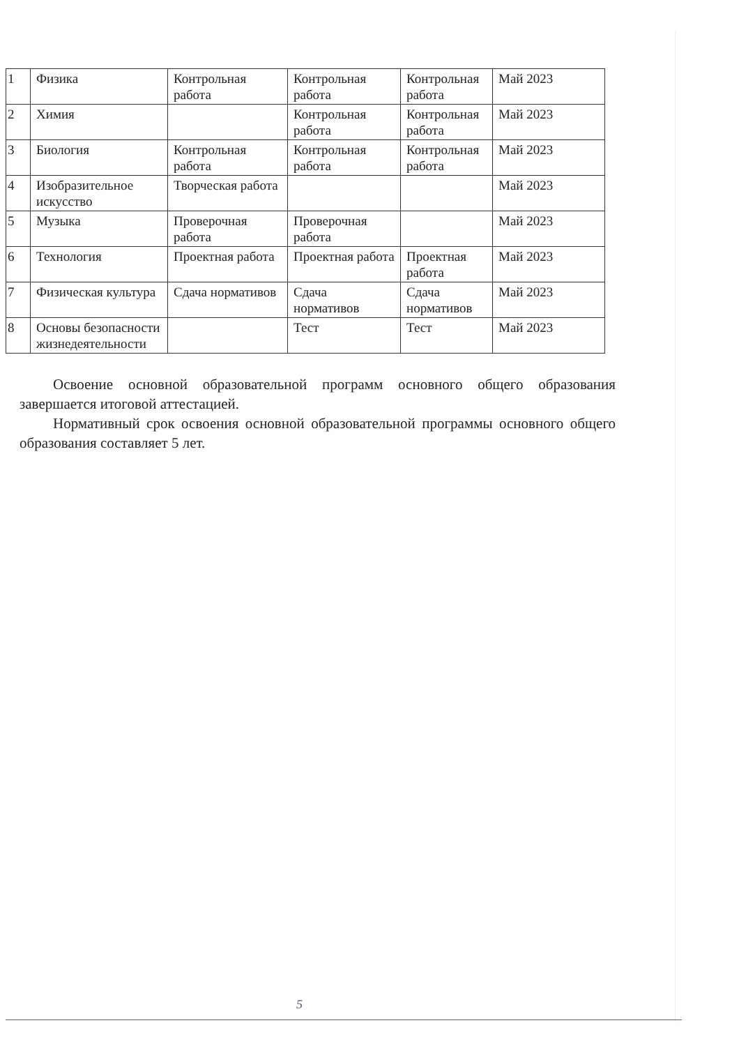| 1 | Физика | Контрольная работа | Контрольная работа | Контрольная работа | Май 2023 |
| 2 | Химия | | Контрольная работа | Контрольная работа | Май 2023 |
| 3 | Биология | Контрольная работа | Контрольная работа | Контрольная работа | Май 2023 |
| 4 | Изобразительное искусство | Творческая работа | | | Май 2023 |
| 5 | Музыка | Проверочная работа | Проверочная работа | | Май 2023 |
| 6 | Технология | Проектная работа | Проектная работа | Проектная работа | Май 2023 |
| 7 | Физическая культура | Сдача нормативов | Сдача нормативов | Сдача нормативов | Май 2023 |
| 8 | Основы безопасности жизнедеятельности | | Тест | Тест | Май 2023 |
Освоение основной образовательной программ основного общего образования завершается итоговой аттестацией.
Нормативный срок освоения основной образовательной программы основного общего образования составляет 5 лет.
5